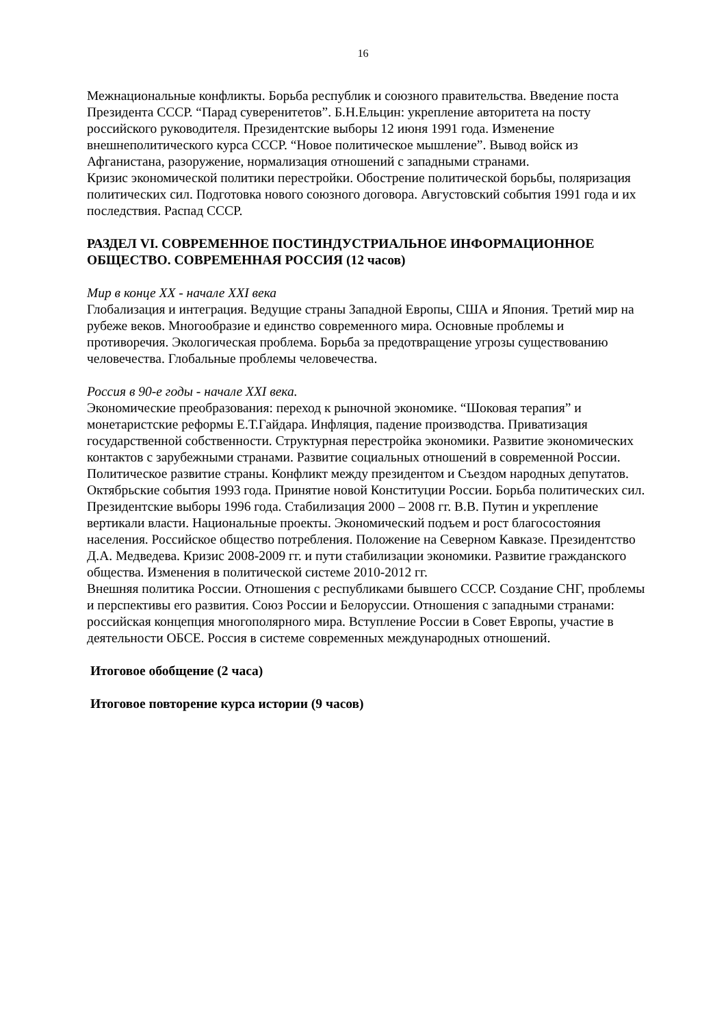16
Межнациональные конфликты. Борьба республик и союзного правительства. Введение поста Президента СССР. “Парад суверенитетов”. Б.Н.Ельцин: укрепление авторитета на посту российского руководителя. Президентские выборы 12 июня 1991 года. Изменение внешнеполитического курса СССР. “Новое политическое мышление”. Вывод войск из Афганистана, разоружение, нормализация отношений с западными странами.
Кризис экономической политики перестройки. Обострение политической борьбы, поляризация политических сил. Подготовка нового союзного договора. Августовский события 1991 года и их последствия. Распад СССР.
РАЗДЕЛ VI. СОВРЕМЕННОЕ ПОСТИНДУСТРИАЛЬНОЕ ИНФОРМАЦИОННОЕ ОБЩЕСТВО. СОВРЕМЕННАЯ РОССИЯ (12 часов)
Мир в конце XX - начале XXI века
Глобализация и интеграция. Ведущие страны Западной Европы, США и Япония. Третий мир на рубеже веков. Многообразие и единство современного мира. Основные проблемы и противоречия. Экологическая проблема. Борьба за предотвращение угрозы существованию человечества. Глобальные проблемы человечества.
Россия в 90-е годы - начале XXI века.
Экономические преобразования: переход к рыночной экономике. “Шоковая терапия” и монетаристские реформы Е.Т.Гайдара. Инфляция, падение производства. Приватизация государственной собственности. Структурная перестройка экономики. Развитие экономических контактов с зарубежными странами. Развитие социальных отношений в современной России.
Политическое развитие страны. Конфликт между президентом и Съездом народных депутатов. Октябрьские события 1993 года. Принятие новой Конституции России. Борьба политических сил. Президентские выборы 1996 года. Стабилизация 2000 – 2008 гг. В.В. Путин и укрепление вертикали власти. Национальные проекты. Экономический подъем и рост благосостояния населения. Российское общество потребления. Положение на Северном Кавказе. Президентство Д.А. Медведева. Кризис 2008-2009 гг. и пути стабилизации экономики. Развитие гражданского общества. Изменения в политической системе 2010-2012 гг.
Внешняя политика России. Отношения с республиками бывшего СССР. Создание СНГ, проблемы и перспективы его развития. Союз России и Белоруссии. Отношения с западными странами: российская концепция многополярного мира. Вступление России в Совет Европы, участие в деятельности ОБСЕ. Россия в системе современных международных отношений.
Итоговое обобщение (2 часа)
Итоговое повторение курса истории (9 часов)